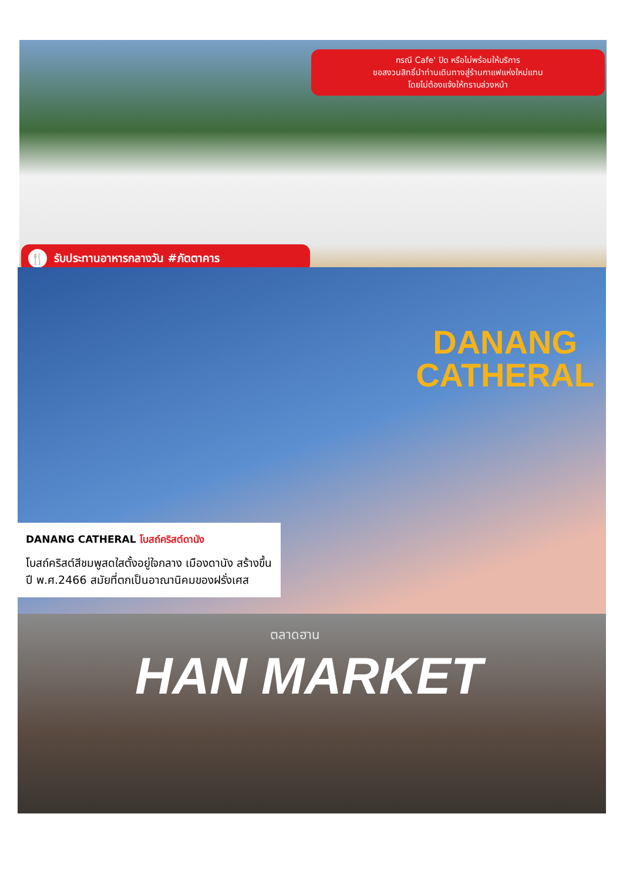กรณี Cafe' ปิด หรือไม่พร้อมให้บริการ
ขอสงวนสิทธิ์นำท่านเดินทางสู่ร้านกาแฟแห่งใหม่แทน
โดยไม่ต้องแจ้งให้ทราบล่วงหน้า
🍴 รับประทานอาหารกลางวัน #ภัตตาคาร
DANANG
CATHERAL
DANANG CATHERAL โบสถ์คริสต์ดานัง
โบสถ์คริสต์สีชมพูสดใสตั้งอยู่ใจกลาง เมืองดานัง สร้างขึ้นปี พ.ศ.2466 สมัยที่ตกเป็นอาณานิคมของฝรั่งเศส
ตลาดฮาน
HAN MARKET